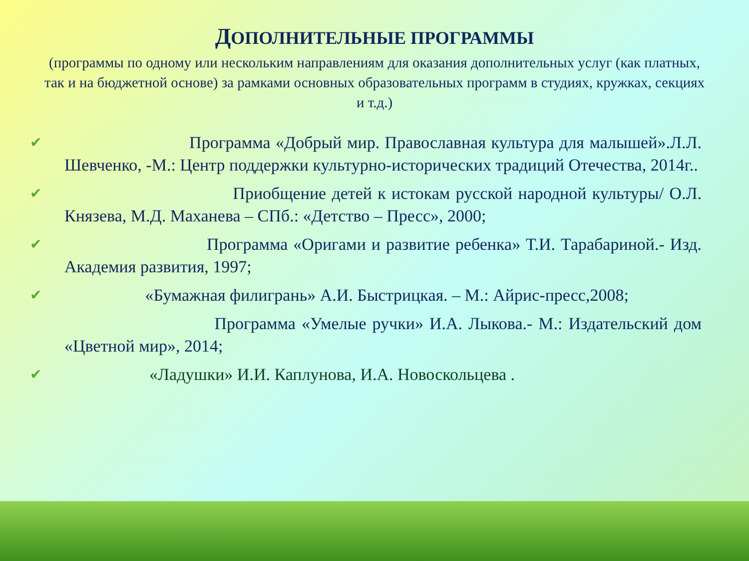ДОПОЛНИТЕЛЬНЫЕ ПРОГРАММЫ
(программы по одному или нескольким направлениям для оказания дополнительных услуг (как платных, так и на бюджетной основе) за рамками основных образовательных программ в студиях, кружках, секциях и т.д.)
✔ Программа «Добрый мир. Православная культура для малышей».Л.Л. Шевченко, -М.: Центр поддержки культурно-исторических традиций Отечества, 2014г..
✔ Приобщение детей к истокам русской народной культуры/ О.Л. Князева, М.Д. Маханева – СПб.: «Детство – Пресс», 2000;
✔ Программа «Оригами и развитие ребенка» Т.И. Тарабариной.- Изд. Академия развития, 1997;
✔ «Бумажная филигрань» А.И. Быстрицкая. – М.: Айрис-пресс,2008;
Программа «Умелые ручки» И.А. Лыкова.- М.: Издательский дом «Цветной мир», 2014;
✔ «Ладушки» И.И. Каплунова, И.А. Новоскольцева .